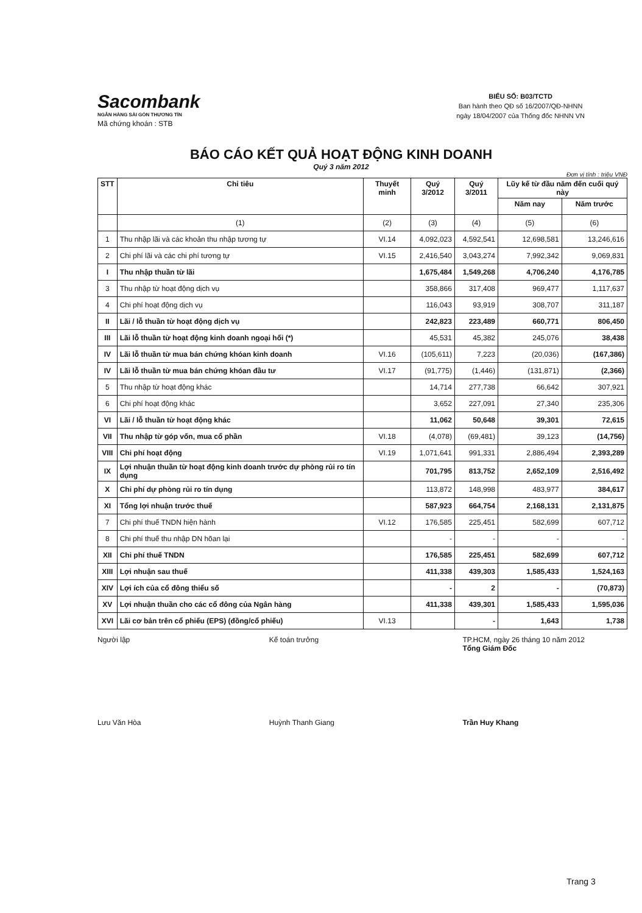Sacombank
NGÂN HÀNG SÀI GÒN THƯƠNG TÍN
Mã chứng khoán : STB
BIỂU SỐ: B03/TCTD
Ban hành theo QĐ số 16/2007/QĐ-NHNN
ngày 18/04/2007 của Thống đốc NHNN VN
BÁO CÁO KẾT QUẢ HOẠT ĐỘNG KINH DOANH
Quý 3 năm 2012
Đơn vị tính : triệu VNĐ
| STT | Chỉ tiêu | Thuyết minh | Quý 3/2012 | Quý 3/2011 | Lũy kế từ đầu năm đến cuối quý này | |
| --- | --- | --- | --- | --- | --- | --- |
| | | | | | Năm nay | Năm trước |
| | (1) | (2) | (3) | (4) | (5) | (6) |
| 1 | Thu nhập lãi và các khoản thu nhập tương tự | VI.14 | 4,092,023 | 4,592,541 | 12,698,581 | 13,246,616 |
| 2 | Chi phí lãi và các chi phí tương tự | VI.15 | 2,416,540 | 3,043,274 | 7,992,342 | 9,069,831 |
| I | Thu nhập thuần từ lãi | | 1,675,484 | 1,549,268 | 4,706,240 | 4,176,785 |
| 3 | Thu nhập từ hoạt động dịch vụ | | 358,866 | 317,408 | 969,477 | 1,117,637 |
| 4 | Chi phí hoạt động dịch vụ | | 116,043 | 93,919 | 308,707 | 311,187 |
| II | Lãi / lỗ thuần từ hoạt động dịch vụ | | 242,823 | 223,489 | 660,771 | 806,450 |
| III | Lãi lỗ thuần từ hoạt động kinh doanh ngoại hối (*) | | 45,531 | 45,382 | 245,076 | 38,438 |
| IV | Lãi lỗ thuần từ mua bán chứng khóan kinh doanh | VI.16 | (105,611) | 7,223 | (20,036) | (167,386) |
| IV | Lãi lỗ thuần từ mua bán chứng khóan đầu tư | VI.17 | (91,775) | (1,446) | (131,871) | (2,366) |
| 5 | Thu nhập từ hoạt động khác | | 14,714 | 277,738 | 66,642 | 307,921 |
| 6 | Chi phí hoạt động khác | | 3,652 | 227,091 | 27,340 | 235,306 |
| VI | Lãi / lỗ thuần từ hoạt động khác | | 11,062 | 50,648 | 39,301 | 72,615 |
| VII | Thu nhập từ góp vốn, mua cổ phần | VI.18 | (4,078) | (69,481) | 39,123 | (14,756) |
| VIII | Chi phí hoạt động | VI.19 | 1,071,641 | 991,331 | 2,886,494 | 2,393,289 |
| IX | Lợi nhuận thuần từ hoạt động kinh doanh trước dự phòng rủi ro tín dụng | | 701,795 | 813,752 | 2,652,109 | 2,516,492 |
| X | Chi phí dự phòng rủi ro tín dụng | | 113,872 | 148,998 | 483,977 | 384,617 |
| XI | Tổng lợi nhuận trước thuế | | 587,923 | 664,754 | 2,168,131 | 2,131,875 |
| 7 | Chi phí thuế TNDN hiện hành | VI.12 | 176,585 | 225,451 | 582,699 | 607,712 |
| 8 | Chi phí thuế thu nhập DN hõan lại | | - | - | - | - |
| XII | Chi phí thuế TNDN | | 176,585 | 225,451 | 582,699 | 607,712 |
| XIII | Lợi nhuận sau thuế | | 411,338 | 439,303 | 1,585,433 | 1,524,163 |
| XIV | Lợi ích của cổ đông thiểu số | | - | 2 | - | (70,873) |
| XV | Lợi nhuận thuần cho các cổ đông của Ngân hàng | | 411,338 | 439,301 | 1,585,433 | 1,595,036 |
| XVI | Lãi cơ bản trên cổ phiếu (EPS) (đồng/cổ phiếu) | VI.13 | | - | 1,643 | 1,738 |
Người lập
Lưu Văn Hòa
Kế toán trưởng
Huỳnh Thanh Giang
TP.HCM, ngày 26 tháng 10 năm 2012
Tổng Giám Đốc
Trần Huy Khang
Trang 3